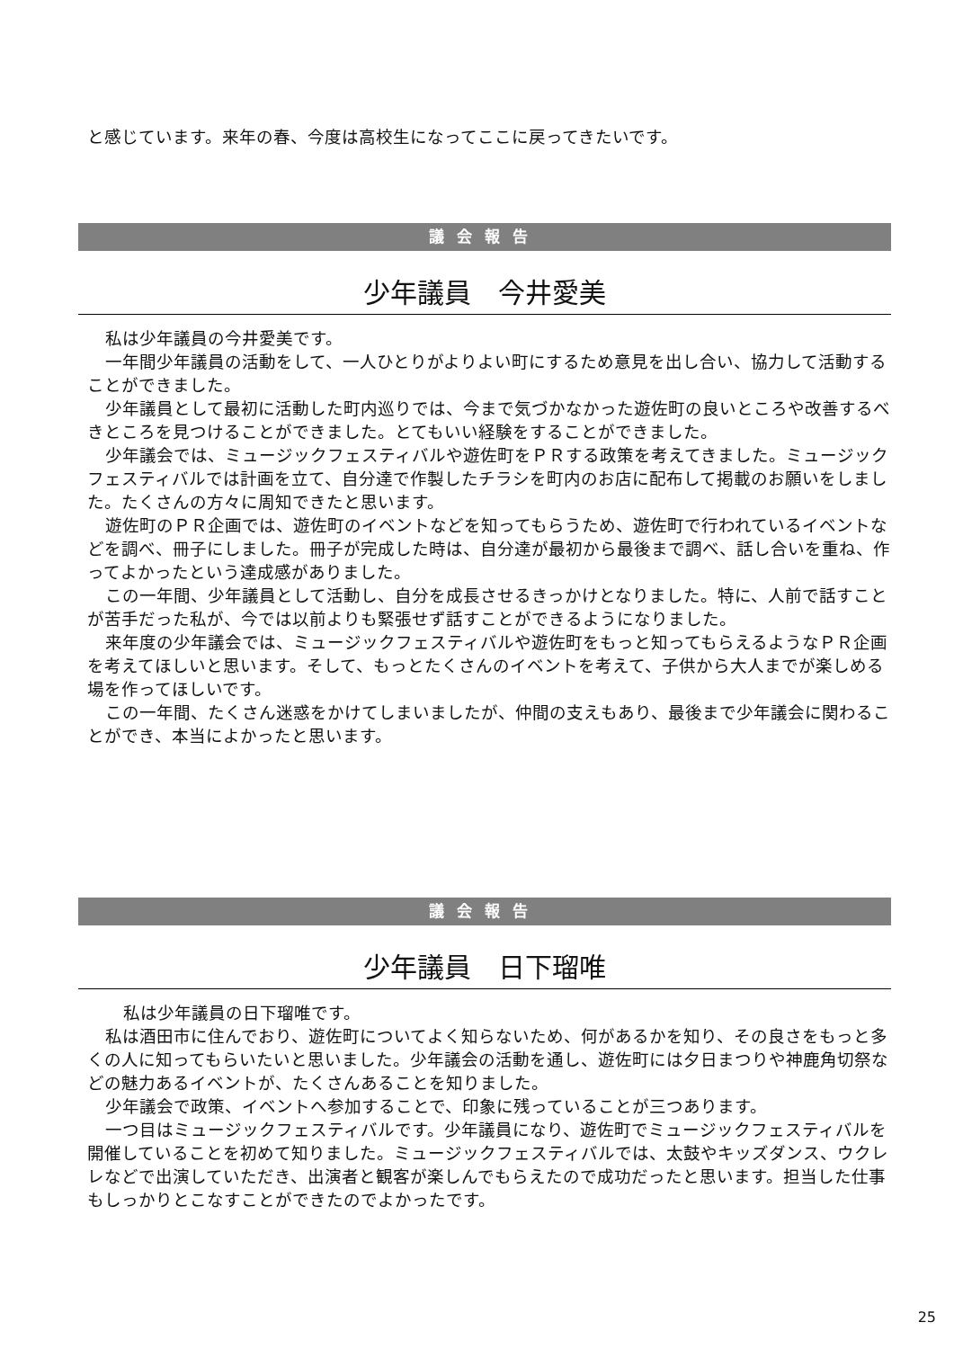と感じています。来年の春、今度は高校生になってここに戻ってきたいです。
議会報告
少年議員　今井愛美
私は少年議員の今井愛美です。
一年間少年議員の活動をして、一人ひとりがよりよい町にするため意見を出し合い、協力して活動することができました。
少年議員として最初に活動した町内巡りでは、今まで気づかなかった遊佐町の良いところや改善するべきところを見つけることができました。とてもいい経験をすることができました。
少年議会では、ミュージックフェスティバルや遊佐町をＰＲする政策を考えてきました。ミュージックフェスティバルでは計画を立て、自分達で作製したチラシを町内のお店に配布して掲載のお願いをしました。たくさんの方々に周知できたと思います。
遊佐町のＰＲ企画では、遊佐町のイベントなどを知ってもらうため、遊佐町で行われているイベントなどを調べ、冊子にしました。冊子が完成した時は、自分達が最初から最後まで調べ、話し合いを重ね、作ってよかったという達成感がありました。
この一年間、少年議員として活動し、自分を成長させるきっかけとなりました。特に、人前で話すことが苦手だった私が、今では以前よりも緊張せず話すことができるようになりました。
来年度の少年議会では、ミュージックフェスティバルや遊佐町をもっと知ってもらえるようなＰＲ企画を考えてほしいと思います。そして、もっとたくさんのイベントを考えて、子供から大人までが楽しめる場を作ってほしいです。
この一年間、たくさん迷惑をかけてしまいましたが、仲間の支えもあり、最後まで少年議会に関わることができ、本当によかったと思います。
議会報告
少年議員　日下瑠唯
私は少年議員の日下瑠唯です。
私は酒田市に住んでおり、遊佐町についてよく知らないため、何があるかを知り、その良さをもっと多くの人に知ってもらいたいと思いました。少年議会の活動を通し、遊佐町には夕日まつりや神鹿角切祭などの魅力あるイベントが、たくさんあることを知りました。
少年議会で政策、イベントへ参加することで、印象に残っていることが三つあります。
一つ目はミュージックフェスティバルです。少年議員になり、遊佐町でミュージックフェスティバルを開催していることを初めて知りました。ミュージックフェスティバルでは、太鼓やキッズダンス、ウクレレなどで出演していただき、出演者と観客が楽しんでもらえたので成功だったと思います。担当した仕事もしっかりとこなすことができたのでよかったです。
25